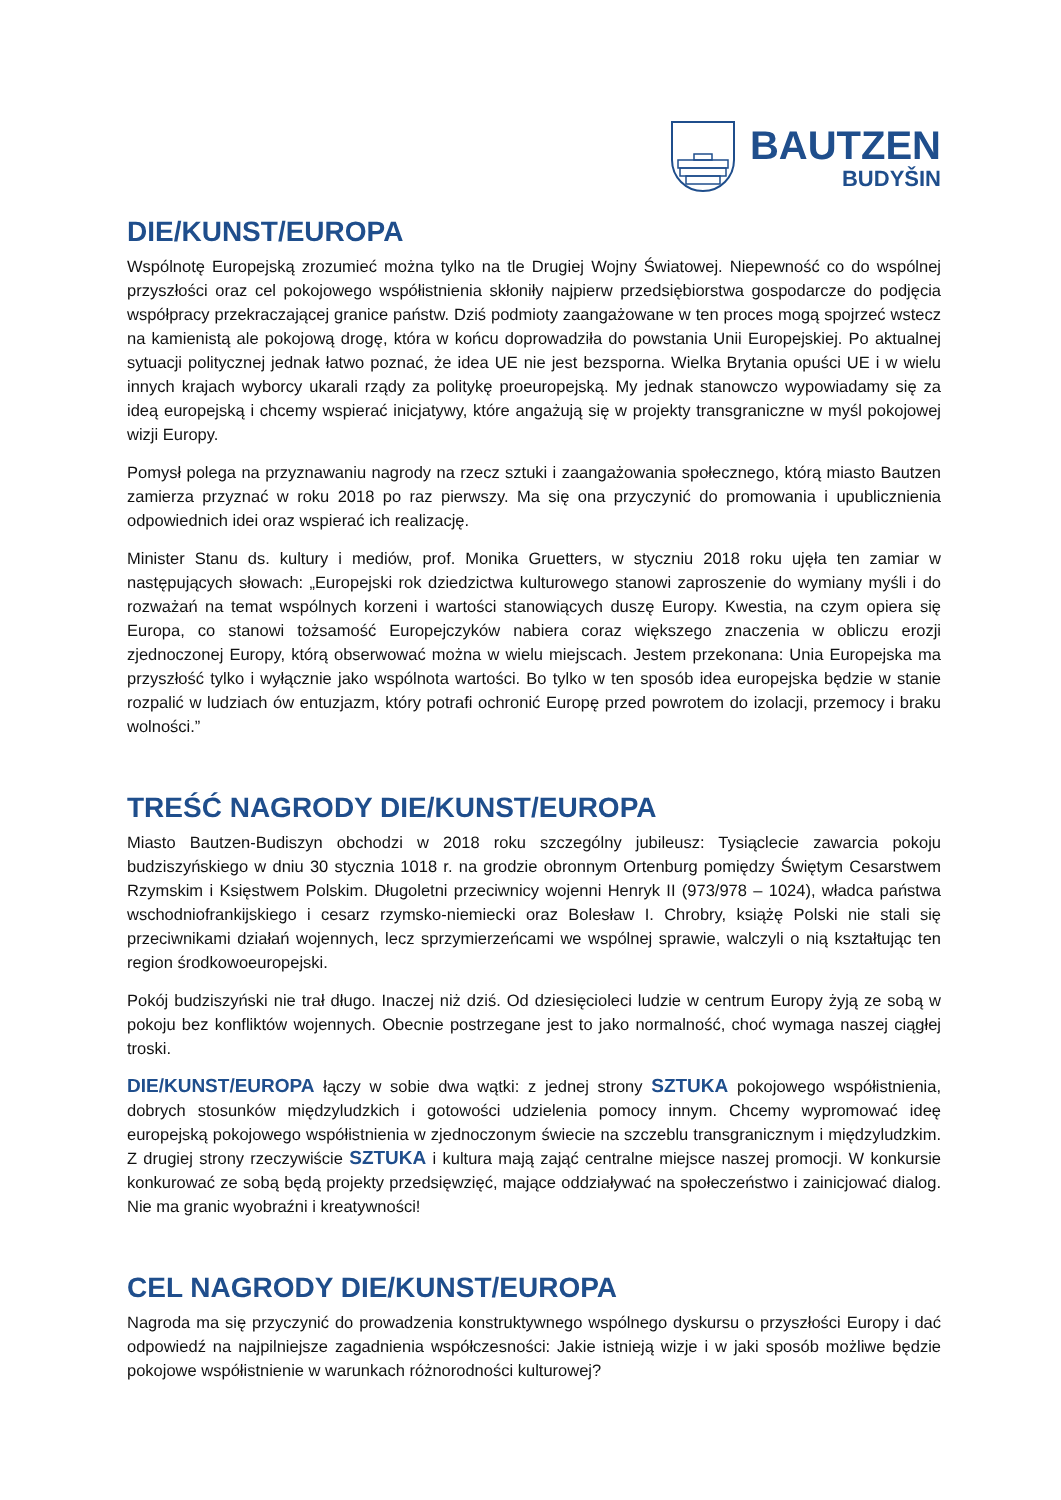BAUTZEN
BUDYŠIN
DIE/KUNST/EUROPA
Wspólnotę Europejską zrozumieć można tylko na tle Drugiej Wojny Światowej. Niepewność co do wspólnej przyszłości oraz cel pokojowego współistnienia skłoniły najpierw przedsiębiorstwa gospodarcze do podjęcia współpracy przekraczającej granice państw. Dziś podmioty zaangażowane w ten proces mogą spojrzeć wstecz na kamienistą ale pokojową drogę, która w końcu doprowadziła do powstania Unii Europejskiej. Po aktualnej sytuacji politycznej jednak łatwo poznać, że idea UE nie jest bezsporna. Wielka Brytania opuści UE i w wielu innych krajach wyborcy ukarali rządy za politykę proeuropejską. My jednak stanowczo wypowiadamy się za ideą europejską i chcemy wspierać inicjatywy, które angażują się w projekty transgraniczne w myśl pokojowej wizji Europy.
Pomysł polega na przyznawaniu nagrody na rzecz sztuki i zaangażowania społecznego, którą miasto Bautzen zamierza przyznać w roku 2018 po raz pierwszy. Ma się ona przyczynić do promowania i upublicznienia odpowiednich idei oraz wspierać ich realizację.
Minister Stanu ds. kultury i mediów, prof. Monika Gruetters, w styczniu 2018 roku ujęła ten zamiar w następujących słowach: „Europejski rok dziedzictwa kulturowego stanowi zaproszenie do wymiany myśli i do rozważań na temat wspólnych korzeni i wartości stanowiących duszę Europy. Kwestia, na czym opiera się Europa, co stanowi tożsamość Europejczyków nabiera coraz większego znaczenia w obliczu erozji zjednoczonej Europy, którą obserwować można w wielu miejscach. Jestem przekonana: Unia Europejska ma przyszłość tylko i wyłącznie jako wspólnota wartości. Bo tylko w ten sposób idea europejska będzie w stanie rozpalić w ludziach ów entuzjazm, który potrafi ochronić Europę przed powrotem do izolacji, przemocy i braku wolności.”
TREŚĆ NAGRODY DIE/KUNST/EUROPA
Miasto Bautzen-Budiszyn obchodzi w 2018 roku szczególny jubileusz: Tysiąclecie zawarcia pokoju budziszyńskiego w dniu 30 stycznia 1018 r. na grodzie obronnym Ortenburg pomiędzy Świętym Cesarstwem Rzymskim i Księstwem Polskim. Długoletni przeciwnicy wojenni Henryk II (973/978 – 1024), władca państwa wschodniofrankijskiego i cesarz rzymsko-niemiecki oraz Bolesław I. Chrobry, książę Polski nie stali się przeciwnikami działań wojennych, lecz sprzymierzeńcami we wspólnej sprawie, walczyli o nią kształtując ten region środkowoeuropejski.
Pokój budziszyński nie trał długo. Inaczej niż dziś. Od dziesięcioleci ludzie w centrum Europy żyją ze sobą w pokoju bez konfliktów wojennych. Obecnie postrzegane jest to jako normalność, choć wymaga naszej ciągłej troski.
DIE/KUNST/EUROPA łączy w sobie dwa wątki: z jednej strony SZTUKA pokojowego współistnienia, dobrych stosunków międzyludzkich i gotowości udzielenia pomocy innym. Chcemy wypromować ideę europejską pokojowego współistnienia w zjednoczonym świecie na szczeblu transgranicznym i międzyludzkim. Z drugiej strony rzeczywiście SZTUKA i kultura mają zająć centralne miejsce naszej promocji. W konkursie konkurować ze sobą będą projekty przedsięwzięć, mające oddziaływać na społeczeństwo i zainicjować dialog. Nie ma granic wyobraźni i kreatywności!
CEL NAGRODY DIE/KUNST/EUROPA
Nagroda ma się przyczynić do prowadzenia konstruktywnego wspólnego dyskursu o przyszłości Europy i dać odpowiedź na najpilniejsze zagadnienia współczesności: Jakie istnieją wizje i w jaki sposób możliwe będzie pokojowe współistnienie w warunkach różnorodności kulturowej?